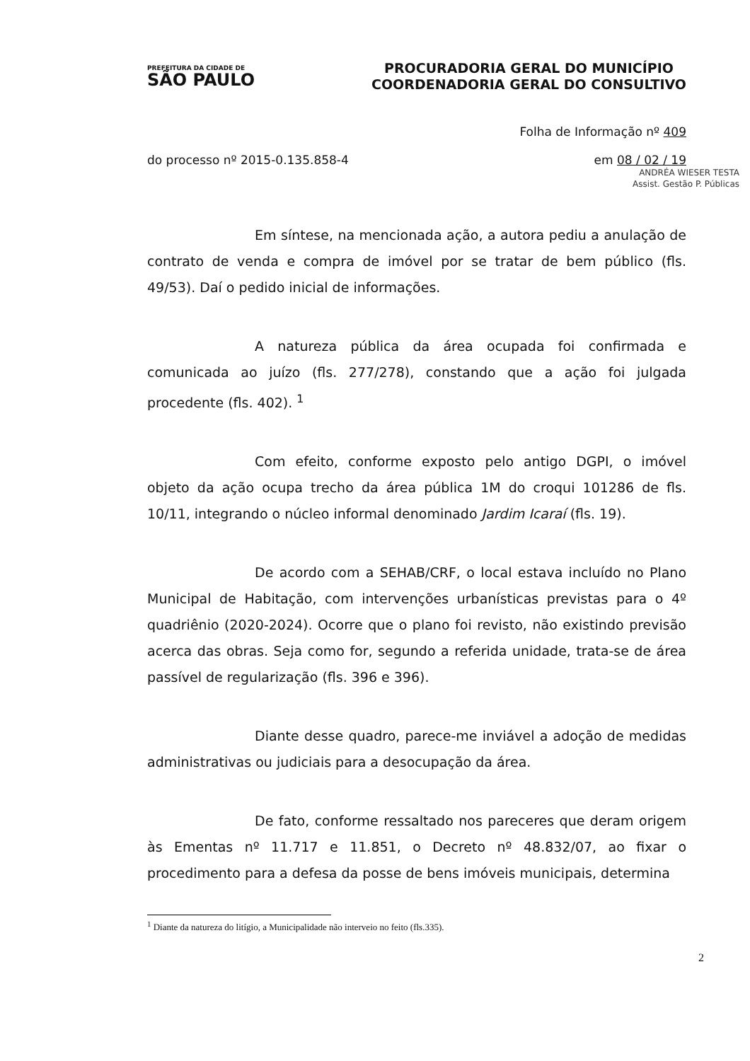PREFEITURA DA CIDADE DE
SÃO PAULO
PROCURADORIA GERAL DO MUNICÍPIO
COORDENADORIA GERAL DO CONSULTIVO
Folha de Informação nº 409
do processo nº 2015-0.135.858-4 em 08 / 02 / 19
ANDRÉA WIESER TESTA
Assist. Gestão P. Públicas
Em síntese, na mencionada ação, a autora pediu a anulação de contrato de venda e compra de imóvel por se tratar de bem público (fls. 49/53). Daí o pedido inicial de informações.
A natureza pública da área ocupada foi confirmada e comunicada ao juízo (fls. 277/278), constando que a ação foi julgada procedente (fls. 402). <sup>1</sup>
Com efeito, conforme exposto pelo antigo DGPI, o imóvel objeto da ação ocupa trecho da área pública 1M do croqui 101286 de fls. 10/11, integrando o núcleo informal denominado Jardim Icaraí (fls. 19).
De acordo com a SEHAB/CRF, o local estava incluído no Plano Municipal de Habitação, com intervenções urbanísticas previstas para o 4º quadriênio (2020-2024). Ocorre que o plano foi revisto, não existindo previsão acerca das obras. Seja como for, segundo a referida unidade, trata-se de área passível de regularização (fls. 396 e 396).
Diante desse quadro, parece-me inviável a adoção de medidas administrativas ou judiciais para a desocupação da área.
De fato, conforme ressaltado nos pareceres que deram origem às Ementas nº 11.717 e 11.851, o Decreto nº 48.832/07, ao fixar o procedimento para a defesa da posse de bens imóveis municipais, determina
<sup>1</sup> Diante da natureza do litígio, a Municipalidade não interveio no feito (fls.335).
2